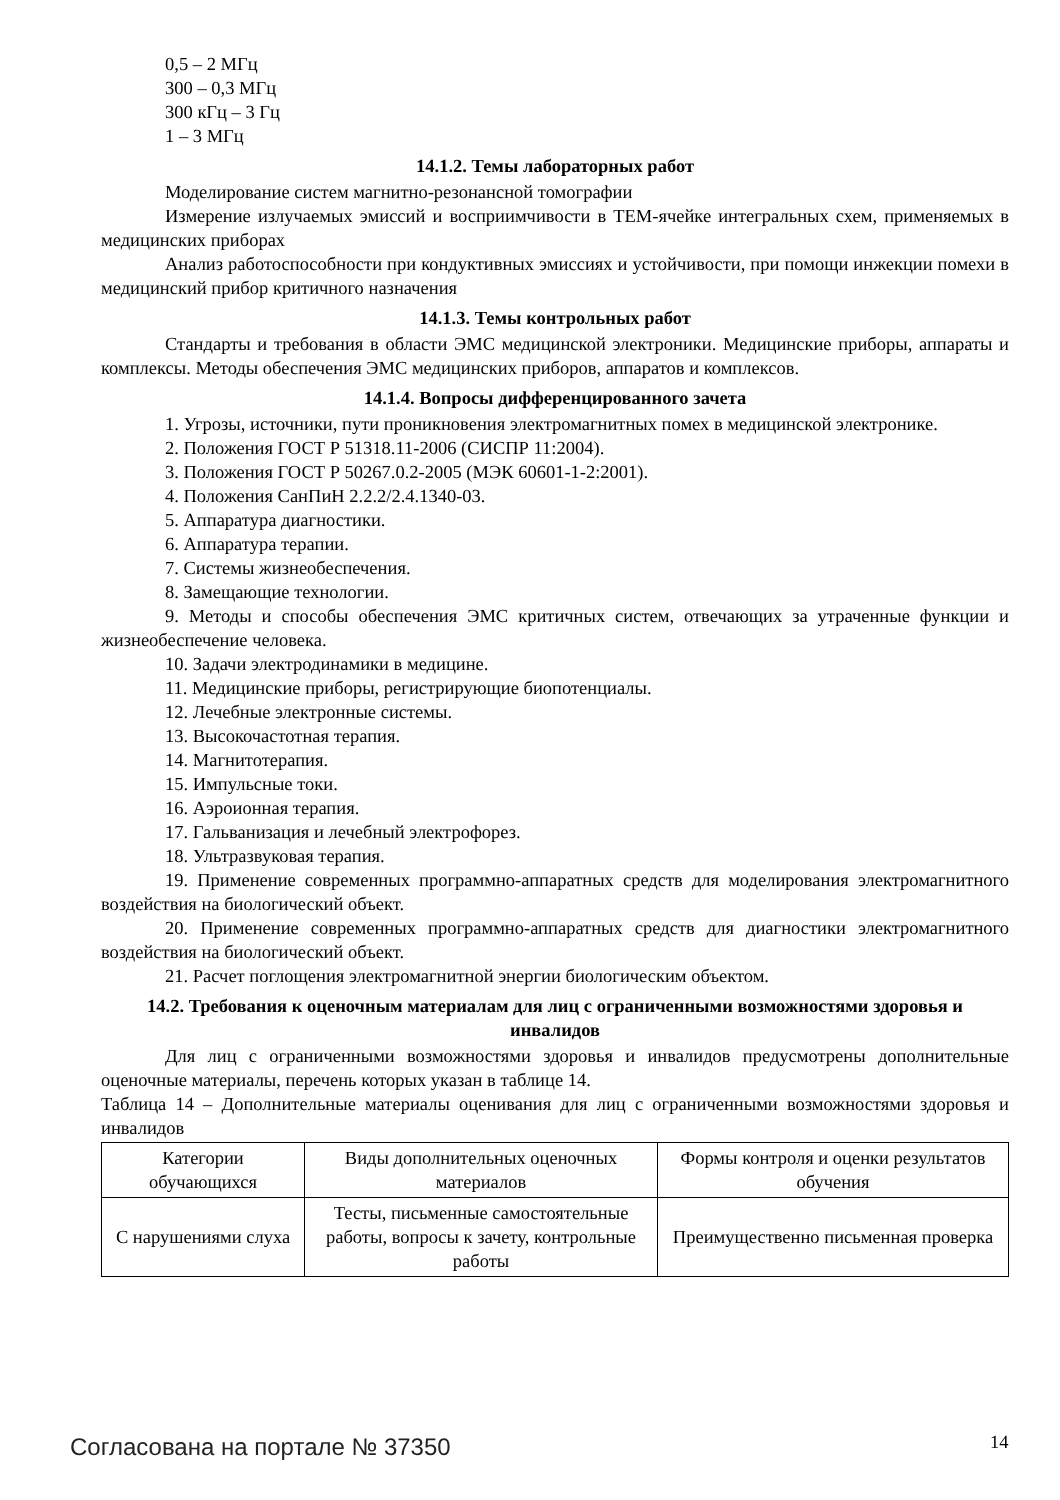0,5 – 2 МГц
300 – 0,3 МГц
300 кГц – 3 Гц
1 – 3 МГц
14.1.2. Темы лабораторных работ
Моделирование систем магнитно-резонансной томографии
Измерение излучаемых эмиссий и восприимчивости в ТЕМ-ячейке интегральных схем, применяемых в медицинских приборах
Анализ работоспособности при кондуктивных эмиссиях и устойчивости, при помощи инжекции помехи в медицинский прибор критичного назначения
14.1.3. Темы контрольных работ
Стандарты и требования в области ЭМС медицинской электроники. Медицинские приборы, аппараты и комплексы. Методы обеспечения ЭМС медицинских приборов, аппаратов и комплексов.
14.1.4. Вопросы дифференцированного зачета
1. Угрозы, источники, пути проникновения электромагнитных помех в медицинской электронике.
2. Положения ГОСТ Р 51318.11-2006 (СИСПР 11:2004).
3. Положения ГОСТ Р 50267.0.2-2005 (МЭК 60601-1-2:2001).
4. Положения СанПиН 2.2.2/2.4.1340-03.
5. Аппаратура диагностики.
6. Аппаратура терапии.
7. Системы жизнеобеспечения.
8. Замещающие технологии.
9. Методы и способы обеспечения ЭМС критичных систем, отвечающих за утраченные функции и жизнеобеспечение человека.
10. Задачи электродинамики в медицине.
11. Медицинские приборы, регистрирующие биопотенциалы.
12. Лечебные электронные системы.
13. Высокочастотная терапия.
14. Магнитотерапия.
15. Импульсные токи.
16. Аэроионная терапия.
17. Гальванизация и лечебный электрофорез.
18. Ультразвуковая терапия.
19. Применение современных программно-аппаратных средств для моделирования электромагнитного воздействия на биологический объект.
20. Применение современных программно-аппаратных средств для диагностики электромагнитного воздействия на биологический объект.
21. Расчет поглощения электромагнитной энергии биологическим объектом.
14.2. Требования к оценочным материалам для лиц с ограниченными возможностями здоровья и инвалидов
Для лиц с ограниченными возможностями здоровья и инвалидов предусмотрены дополнительные оценочные материалы, перечень которых указан в таблице 14.
Таблица 14 – Дополнительные материалы оценивания для лиц с ограниченными возможностями здоровья и инвалидов
| Категории обучающихся | Виды дополнительных оценочных материалов | Формы контроля и оценки результатов обучения |
| С нарушениями слуха | Тесты, письменные самостоятельные работы, вопросы к зачету, контрольные работы | Преимущественно письменная проверка |
Согласована на портале № 37350 14